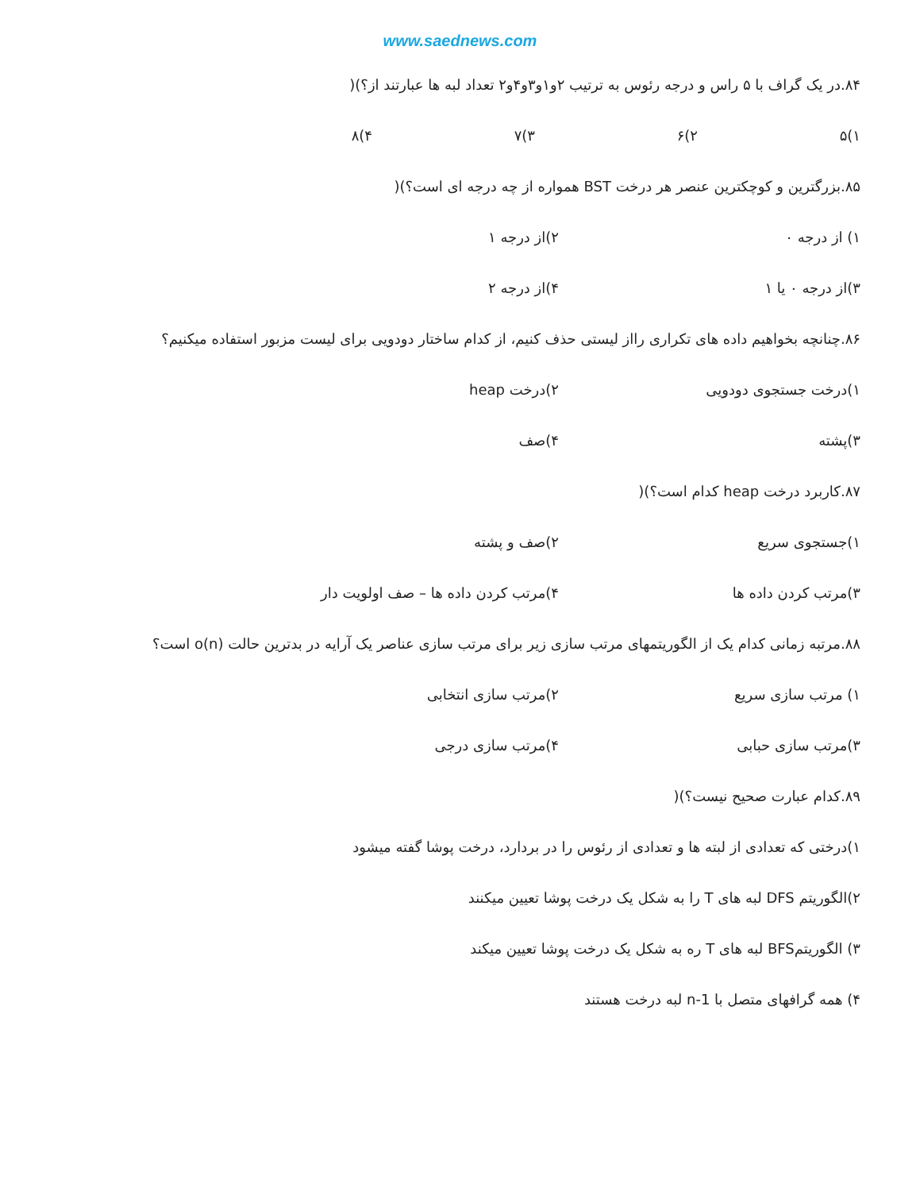www.saednews.com
۸۴.در یک گراف با ۵ راس و درجه رئوس به ترتیب ۲و۱و۳و۴و۲ تعداد لبه ها عبارتند از؟)(
۱)۵ ۲)۶ ۳)۷ ۴)۸
۸۵.بزرگترین و کوچکترین عنصر هر درخت BST همواره از چه درجه ای است؟)(
۱) از درجه ۰ ۲)از درجه ۱
۳)از درجه ۰ یا ۱ ۴)از درجه ۲
۸۶.چنانچه بخواهیم داده های تکراری رااز لیستی حذف کنیم، از کدام ساختار دودویی برای لیست مزبور استفاده میکنیم؟
۱)درخت جستجوی دودویی ۲)درخت heap
۳)پشته ۴)صف
۸۷.کاربرد درخت heap کدام است؟)(
۱)جستجوی سریع ۲)صف و پشته
۳)مرتب کردن داده ها ۴)مرتب کردن داده ها – صف اولویت دار
۸۸.مرتبه زمانی کدام یک از الگوریتمهای مرتب سازی زیر برای مرتب سازی عناصر یک آرایه در بدترین حالت o(n) است؟
۱) مرتب سازی سریع ۲)مرتب سازی انتخابی
۳)مرتب سازی حبابی ۴)مرتب سازی درجی
۸۹.کدام عبارت صحیح نیست؟)(
۱)درختی که تعدادی از لبته ها و تعدادی از رئوس را در بردارد، درخت پوشا گفته میشود
۲)الگوریتم DFS لبه های T را به شکل یک درخت پوشا تعیین میکنند
۳) الگوریتمBFS لبه های T ره به شکل یک درخت پوشا تعیین میکند
۴) همه گرافهای متصل با n-1 لبه درخت هستند